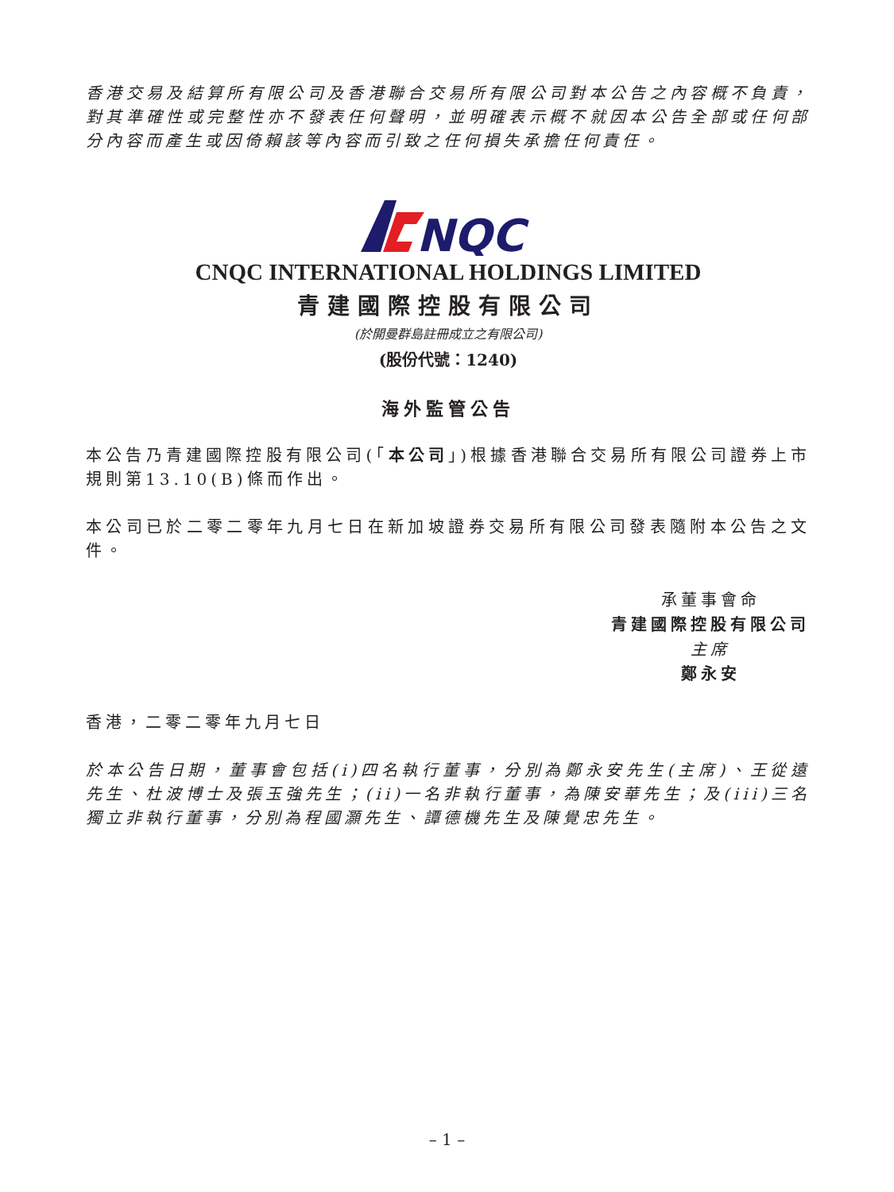香港交易及結算所有限公司及香港聯合交易所有限公司對本公告之內容概不負責，對其準確性或完整性亦不發表任何聲明，並明確表示概不就因本公告全部或任何部分內容而產生或因倚賴該等內容而引致之任何損失承擔任何責任。
NQC
CNQC INTERNATIONAL HOLDINGS LIMITED
青建國際控股有限公司
(於開曼群島註冊成立之有限公司)
(股份代號：1240)
海外監管公告
本公告乃青建國際控股有限公司(「本公司」)根據香港聯合交易所有限公司證券上市規則第13.10(B)條而作出。
本公司已於二零二零年九月七日在新加坡證券交易所有限公司發表隨附本公告之文件。
承董事會命
青建國際控股有限公司
主席
鄭永安
香港，二零二零年九月七日
於本公告日期，董事會包括(i)四名執行董事，分別為鄭永安先生(主席)、王從遠先生、杜波博士及張玉強先生；(ii)一名非執行董事，為陳安華先生；及(iii)三名獨立非執行董事，分別為程國灝先生、譚德機先生及陳覺忠先生。
– 1 –